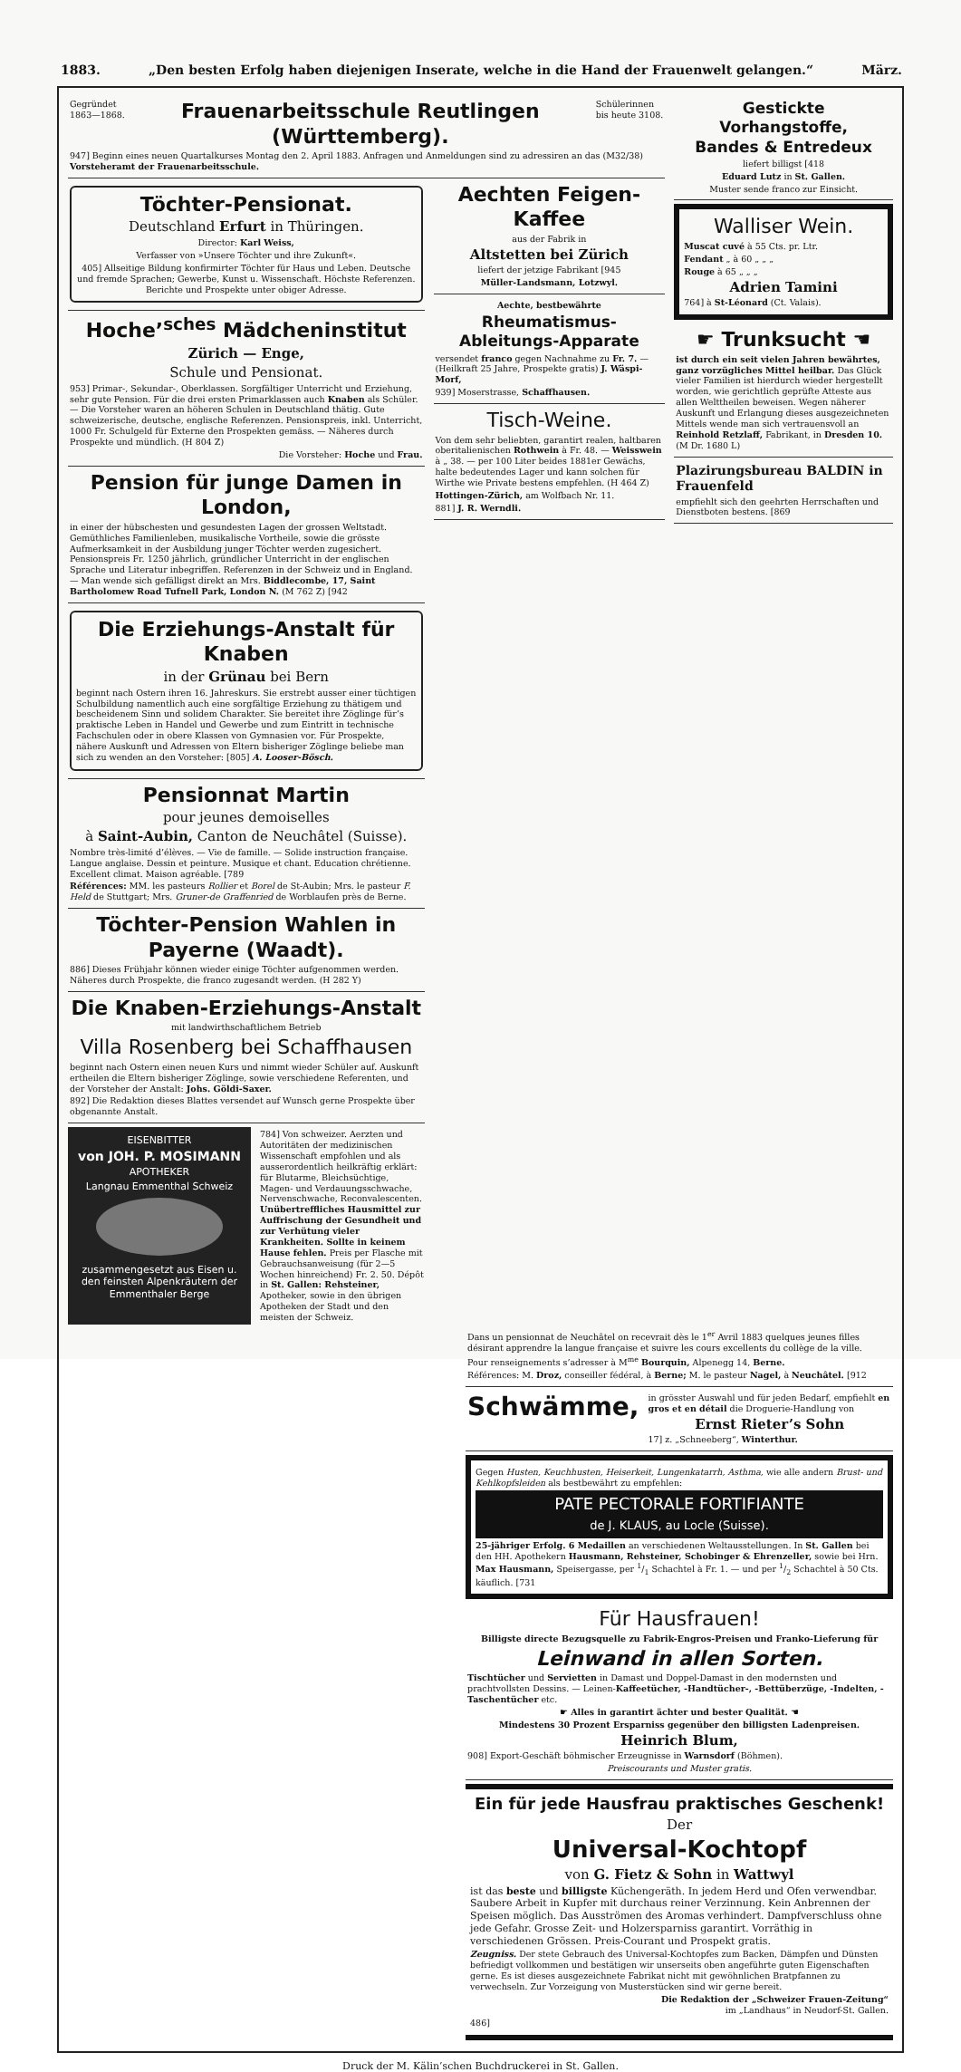1883. „Den besten Erfolg haben diejenigen Inserate, welche in die Hand der Frauenwelt gelangen.“März.
Gegründet
1863—1868. Frauenarbeitsschule Reutlingen (Württemberg). Schülerinnen
bis heute 3108.
947] Beginn eines neuen Quartalkurses Montag den 2. April 1883. Anfragen und Anmeldungen sind zu adressiren an das (M32/38) Vorsteheramt der Frauenarbeitsschule.
Töchter-Pensionat.
Deutschland Erfurt in Thüringen.
Director: Karl Weiss,
Verfasser von »Unsere Töchter und ihre Zukunft«.
405] Allseitige Bildung konfirmirter Töchter für Haus und Leben. Deutsche und fremde Sprachen; Gewerbe, Kunst u. Wissenschaft. Höchste Referenzen. Berichte und Prospekte unter obiger Adresse.
Hoche’<sup>sches</sup> Mädcheninstitut
Zürich — Enge,
Schule und Pensionat.
953] Primar-, Sekundar-, Oberklassen. Sorgfältiger Unterricht und Erziehung, sehr gute Pension. Für die drei ersten Primarklassen auch Knaben als Schüler. — Die Vorsteher waren an höheren Schulen in Deutschland thätig. Gute schweizerische, deutsche, englische Referenzen. Pensionspreis, inkl. Unterricht, 1000 Fr. Schulgeld für Externe den Prospekten gemäss. — Näheres durch Prospekte und mündlich. (H 804 Z)
Die Vorsteher: Hoche und Frau.
Pension für junge Damen in London,
in einer der hübschesten und gesundesten Lagen der grossen Weltstadt. Gemüthliches Familienleben, musikalische Vortheile, sowie die grösste Aufmerksamkeit in der Ausbildung junger Töchter werden zugesichert. Pensionspreis Fr. 1250 jährlich, gründlicher Unterricht in der englischen Sprache und Literatur inbegriffen. Referenzen in der Schweiz und in England. — Man wende sich gefälligst direkt an Mrs. Biddlecombe, 17, Saint Bartholomew Road Tufnell Park, London N. (M 762 Z) [942
Die Erziehungs-Anstalt für Knaben
in der Grünau bei Bern
beginnt nach Ostern ihren 16. Jahreskurs. Sie erstrebt ausser einer tüchtigen Schulbildung namentlich auch eine sorgfältige Erziehung zu thätigem und bescheidenem Sinn und solidem Charakter. Sie bereitet ihre Zöglinge für’s praktische Leben in Handel und Gewerbe und zum Eintritt in technische Fachschulen oder in obere Klassen von Gymnasien vor. Für Prospekte, nähere Auskunft und Adressen von Eltern bisheriger Zöglinge beliebe man sich zu wenden an den Vorsteher: [805] A. Looser-Bösch.
Pensionnat Martin
pour jeunes demoiselles
à Saint-Aubin, Canton de Neuchâtel (Suisse).
Nombre très-limité d’élèves. — Vie de famille. — Solide instruction française. Langue anglaise. Dessin et peinture. Musique et chant. Education chrétienne. Excellent climat. Maison agréable. [789
Références: MM. les pasteurs Rollier et Borel de St-Aubin; Mrs. le pasteur F. Held de Stuttgart; Mrs. Gruner-de Graffenried de Worblaufen près de Berne.
Töchter-Pension Wahlen in Payerne (Waadt).
886] Dieses Frühjahr können wieder einige Töchter aufgenommen werden. Näheres durch Prospekte, die franco zugesandt werden. (H 282 Y)
Die Knaben-Erziehungs-Anstalt
mit landwirthschaftlichem Betrieb
Villa Rosenberg bei Schaffhausen
beginnt nach Ostern einen neuen Kurs und nimmt wieder Schüler auf. Auskunft ertheilen die Eltern bisheriger Zöglinge, sowie verschiedene Referenten, und der Vorsteher der Anstalt: Johs. Göldi-Saxer.
892] Die Redaktion dieses Blattes versendet auf Wunsch gerne Prospekte über obgenannte Anstalt.
EISENBITTER
von JOH. P. MOSIMANN
APOTHEKER
Langnau Emmenthal Schweiz
zusammengesetzt aus Eisen u. den feinsten Alpenkräutern der Emmenthaler Berge
784] Von schweizer. Aerzten und Autoritäten der medizinischen Wissenschaft empfohlen und als ausserordentlich heilkräftig erklärt: für Blutarme, Bleichsüchtige, Magen- und Verdauungsschwache, Nervenschwache, Reconvalescenten. Unübertreffliches Hausmittel zur Auffrischung der Gesundheit und zur Verhütung vieler Krankheiten. Sollte in keinem Hause fehlen. Preis per Flasche mit Gebrauchsanweisung (für 2—5 Wochen hinreichend) Fr. 2. 50. Dépôt in St. Gallen: Rehsteiner, Apotheker, sowie in den übrigen Apotheken der Stadt und den meisten der Schweiz.
Aechten Feigen-Kaffee
aus der Fabrik in
Altstetten bei Zürich
liefert der jetzige Fabrikant [945
Müller-Landsmann, Lotzwyl.
Aechte, bestbewährte
Rheumatismus-Ableitungs-Apparate
versendet franco gegen Nachnahme zu Fr. 7. — (Heilkraft 25 Jahre, Prospekte gratis) J. Wäspi-Morf,
939] Moserstrasse, Schaffhausen.
Tisch-Weine.
Von dem sehr beliebten, garantirt realen, haltbaren oberitalienischen Rothwein à Fr. 48. — Weisswein à „ 38. — per 100 Liter beides 1881er Gewächs, halte bedeutendes Lager und kann solchen für Wirthe wie Private bestens empfehlen. (H 464 Z)
Hottingen-Zürich, am Wolfbach Nr. 11.
881] J. R. Werndli.
Gestickte Vorhangstoffe,
Bandes & Entredeux
liefert billigst [418
Eduard Lutz in St. Gallen.
Muster sende franco zur Einsicht.
Walliser Wein.
Muscat cuvé à 55 Cts. pr. Ltr.
Fendant „ à 60 „ „ „
Rouge à 65 „ „ „
Adrien Tamini
764] à St-Léonard (Ct. Valais).
☛ Trunksucht ☚
ist durch ein seit vielen Jahren bewährtes, ganz vorzügliches Mittel heilbar. Das Glück vieler Familien ist hierdurch wieder hergestellt worden, wie gerichtlich geprüfte Atteste aus allen Welttheilen beweisen. Wegen näherer Auskunft und Erlangung dieses ausgezeichneten Mittels wende man sich vertrauensvoll an Reinhold Retzlaff, Fabrikant, in Dresden 10. (M Dr. 1680 L)
Plazirungsbureau BALDIN in Frauenfeld
empfiehlt sich den geehrten Herrschaften und Dienstboten bestens. [869
Dans un pensionnat de Neuchâtel on recevrait dès le 1<sup>er</sup> Avril 1883 quelques jeunes filles désirant apprendre la langue française et suivre les cours excellents du collège de la ville.
Pour renseignements s’adresser à M<sup>me</sup> Bourquin, Alpenegg 14, Berne.
Références: M. Droz, conseiller fédéral, à Berne; M. le pasteur Nagel, à Neuchâtel. [912
Schwämme,
in grösster Auswahl und für jeden Bedarf, empfiehlt en gros et en détail die Droguerie-Handlung von
Ernst Rieter’s Sohn
17] z. „Schneeberg“, Winterthur.
Gegen Husten, Keuchhusten, Heiserkeit, Lungenkatarrh, Asthma, wie alle andern Brust- und Kehlkopfsleiden als bestbewährt zu empfehlen:
PATE PECTORALE FORTIFIANTE
de J. KLAUS, au Locle (Suisse).
25-jähriger Erfolg. 6 Medaillen an verschiedenen Weltausstellungen. In St. Gallen bei den HH. Apothekern Hausmann, Rehsteiner, Schobinger & Ehrenzeller, sowie bei Hrn. Max Hausmann, Speisergasse, per 1/1 Schachtel à Fr. 1. — und per 1/2 Schachtel à 50 Cts. käuflich. [731
Für Hausfrauen!
Billigste directe Bezugsquelle zu Fabrik-Engros-Preisen und Franko-Lieferung für
Leinwand in allen Sorten.
Tischtücher und Servietten in Damast und Doppel-Damast in den modernsten und prachtvollsten Dessins. — Leinen-Kaffeetücher, -Handtücher-, -Bettüberzüge, -Indelten, -Taschentücher etc.
☛ Alles in garantirt ächter und bester Qualität. ☚
Mindestens 30 Prozent Ersparniss gegenüber den billigsten Ladenpreisen.
Heinrich Blum,
908] Export-Geschäft böhmischer Erzeugnisse in Warnsdorf (Böhmen).
Preiscourants und Muster gratis.
Ein für jede Hausfrau praktisches Geschenk!
Der
Universal-Kochtopf
von G. Fietz & Sohn in Wattwyl
ist das beste und billigste Küchengeräth. In jedem Herd und Ofen verwendbar. Saubere Arbeit in Kupfer mit durchaus reiner Verzinnung. Kein Anbrennen der Speisen möglich. Das Ausströmen des Aromas verhindert. Dampfverschluss ohne jede Gefahr. Grosse Zeit- und Holzersparniss garantirt. Vorräthig in verschiedenen Grössen. Preis-Courant und Prospekt gratis.
Zeugniss. Der stete Gebrauch des Universal-Kochtopfes zum Backen, Dämpfen und Dünsten befriedigt vollkommen und bestätigen wir unserseits oben angeführte guten Eigenschaften gerne. Es ist dieses ausgezeichnete Fabrikat nicht mit gewöhnlichen Bratpfannen zu verwechseln. Zur Vorzeigung von Musterstücken sind wir gerne bereit.
Die Redaktion der „Schweizer Frauen-Zeitung“
im „Landhaus“ in Neudorf-St. Gallen.
486]
Druck der M. Kälin’schen Buchdruckerei in St. Gallen.